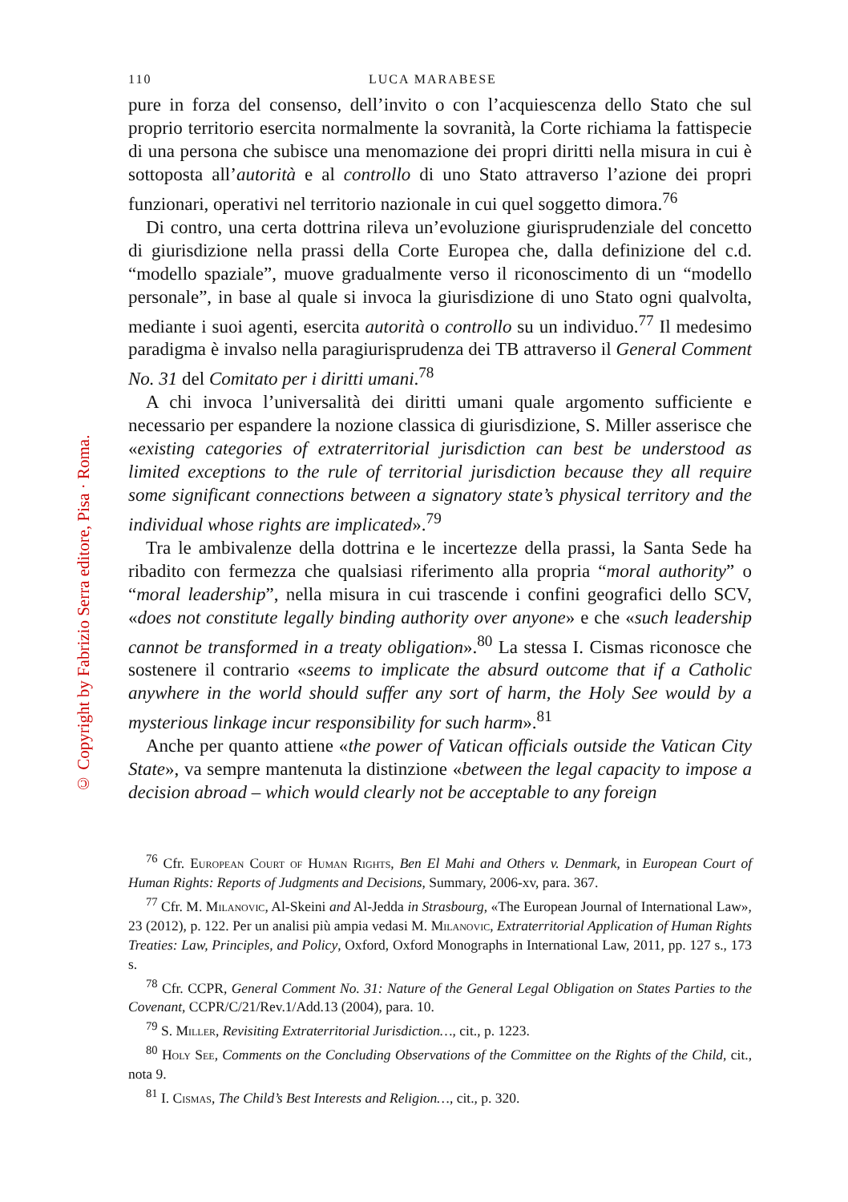© Copyright by Fabrizio Serra editore, Pisa · Roma.
110 LUCA MARABESE
pure in forza del consenso, dell’invito o con l’acquiescenza dello Stato che sul proprio territorio esercita normalmente la sovranità, la Corte richiama la fattispecie di una persona che subisce una menomazione dei propri diritti nella misura in cui è sottoposta all’autorità e al controllo di uno Stato attraverso l’azione dei propri funzionari, operativi nel territorio nazionale in cui quel soggetto dimora.<sup>76</sup>
Di contro, una certa dottrina rileva un’evoluzione giurisprudenziale del concetto di giurisdizione nella prassi della Corte Europea che, dalla definizione del c.d. “modello spaziale”, muove gradualmente verso il riconoscimento di un “modello personale”, in base al quale si invoca la giurisdizione di uno Stato ogni qualvolta, mediante i suoi agenti, esercita autorità o controllo su un individuo.<sup>77</sup> Il medesimo paradigma è invalso nella paragiurisprudenza dei TB attraverso il General Comment No. 31 del Comitato per i diritti umani.<sup>78</sup>
A chi invoca l’universalità dei diritti umani quale argomento sufficiente e necessario per espandere la nozione classica di giurisdizione, S. Miller asserisce che «existing categories of extraterritorial jurisdiction can best be understood as limited exceptions to the rule of territorial jurisdiction because they all require some significant connections between a signatory state’s physical territory and the individual whose rights are implicated».<sup>79</sup>
Tra le ambivalenze della dottrina e le incertezze della prassi, la Santa Sede ha ribadito con fermezza che qualsiasi riferimento alla propria “moral authority” o “moral leadership”, nella misura in cui trascende i confini geografici dello SCV, «does not constitute legally binding authority over anyone» e che «such leadership cannot be transformed in a treaty obligation».<sup>80</sup> La stessa I. Cismas riconosce che sostenere il contrario «seems to implicate the absurd outcome that if a Catholic anywhere in the world should suffer any sort of harm, the Holy See would by a mysterious linkage incur responsibility for such harm».<sup>81</sup>
Anche per quanto attiene «the power of Vatican officials outside the Vatican City State», va sempre mantenuta la distinzione «between the legal capacity to impose a decision abroad – which would clearly not be acceptable to any foreign
<sup>76</sup> Cfr. European Court of Human Rights, Ben El Mahi and Others v. Denmark, in European Court of Human Rights: Reports of Judgments and Decisions, Summary, 2006-xv, para. 367.
<sup>77</sup> Cfr. M. Milanovic, Al-Skeini and Al-Jedda in Strasbourg, «The European Journal of International Law», 23 (2012), p. 122. Per un analisi più ampia vedasi M. Milanovic, Extraterritorial Application of Human Rights Treaties: Law, Principles, and Policy, Oxford, Oxford Monographs in International Law, 2011, pp. 127 s., 173 s.
<sup>78</sup> Cfr. CCPR, General Comment No. 31: Nature of the General Legal Obligation on States Parties to the Covenant, CCPR/C/21/Rev.1/Add.13 (2004), para. 10.
<sup>79</sup> S. Miller, Revisiting Extraterritorial Jurisdiction…, cit., p. 1223.
<sup>80</sup> Holy See, Comments on the Concluding Observations of the Committee on the Rights of the Child, cit., nota 9.
<sup>81</sup> I. Cismas, The Child’s Best Interests and Religion…, cit., p. 320.